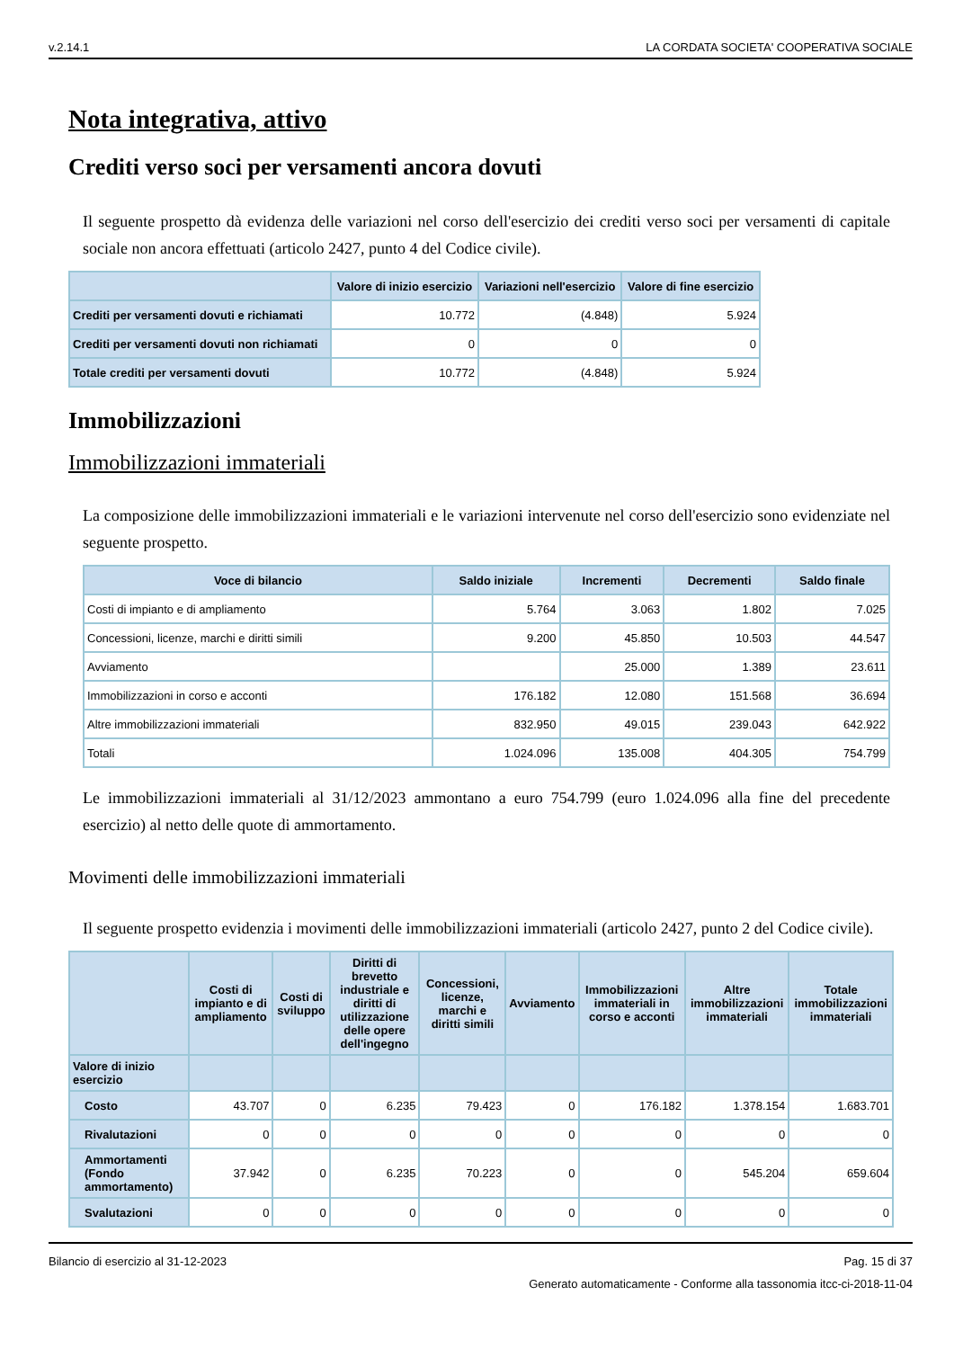v.2.14.1 LA CORDATA SOCIETA' COOPERATIVA SOCIALE
Nota integrativa, attivo
Crediti verso soci per versamenti ancora dovuti
Il seguente prospetto dà evidenza delle variazioni nel corso dell'esercizio dei crediti verso soci per versamenti di capitale sociale non ancora effettuati (articolo 2427, punto 4 del Codice civile).
| | Valore di inizio esercizio | Variazioni nell'esercizio | Valore di fine esercizio |
| --- | --- | --- | --- |
| Crediti per versamenti dovuti e richiamati | 10.772 | (4.848) | 5.924 |
| Crediti per versamenti dovuti non richiamati | 0 | 0 | 0 |
| Totale crediti per versamenti dovuti | 10.772 | (4.848) | 5.924 |
Immobilizzazioni
Immobilizzazioni immateriali
La composizione delle immobilizzazioni immateriali e le variazioni intervenute nel corso dell'esercizio sono evidenziate nel seguente prospetto.
| Voce di bilancio | Saldo iniziale | Incrementi | Decrementi | Saldo finale |
| --- | --- | --- | --- | --- |
| Costi di impianto e di ampliamento | 5.764 | 3.063 | 1.802 | 7.025 |
| Concessioni, licenze, marchi e diritti simili | 9.200 | 45.850 | 10.503 | 44.547 |
| Avviamento | | 25.000 | 1.389 | 23.611 |
| Immobilizzazioni in corso e acconti | 176.182 | 12.080 | 151.568 | 36.694 |
| Altre immobilizzazioni immateriali | 832.950 | 49.015 | 239.043 | 642.922 |
| Totali | 1.024.096 | 135.008 | 404.305 | 754.799 |
Le immobilizzazioni immateriali al 31/12/2023 ammontano a euro 754.799 (euro 1.024.096 alla fine del precedente esercizio) al netto delle quote di ammortamento.
Movimenti delle immobilizzazioni immateriali
Il seguente prospetto evidenzia i movimenti delle immobilizzazioni immateriali (articolo 2427, punto 2 del Codice civile).
| | Costi di impianto e di ampliamento | Costi di sviluppo | Diritti di brevetto industriale e diritti di utilizzazione delle opere dell'ingegno | Concessioni, licenze, marchi e diritti simili | Avviamento | Immobilizzazioni immateriali in corso e acconti | Altre immobilizzazioni immateriali | Totale immobilizzazioni immateriali |
| --- | --- | --- | --- | --- | --- | --- | --- | --- |
| Valore di inizio esercizio | | | | | | | | |
| Costo | 43.707 | 0 | 6.235 | 79.423 | 0 | 176.182 | 1.378.154 | 1.683.701 |
| Rivalutazioni | 0 | 0 | 0 | 0 | 0 | 0 | 0 | 0 |
| Ammortamenti (Fondo ammortamento) | 37.942 | 0 | 6.235 | 70.223 | 0 | 0 | 545.204 | 659.604 |
| Svalutazioni | 0 | 0 | 0 | 0 | 0 | 0 | 0 | 0 |
Bilancio di esercizio al 31-12-2023 Pag. 15 di 37
Generato automaticamente - Conforme alla tassonomia itcc-ci-2018-11-04